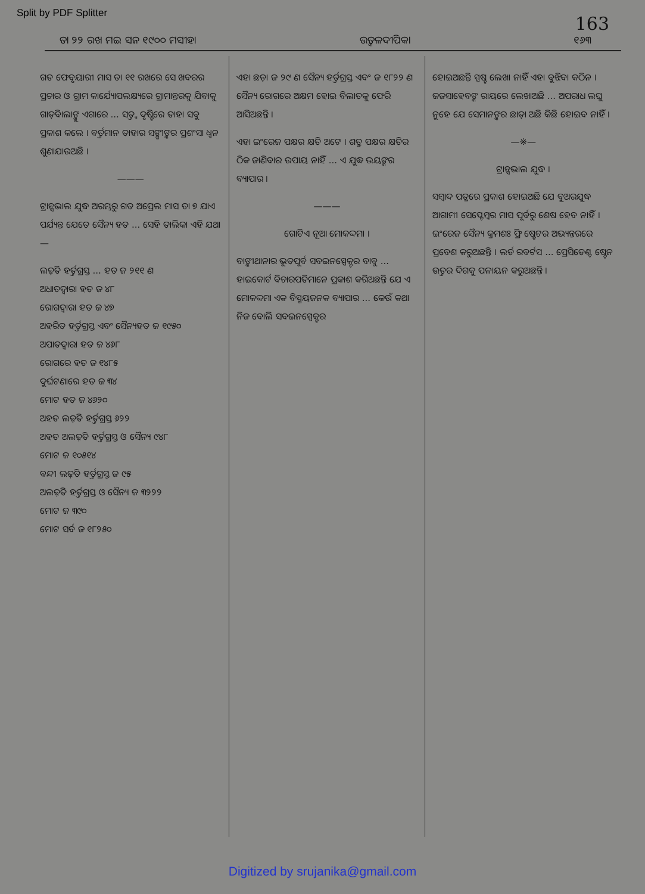Split by PDF Splitter 163
ତା ୨୨ ରଖ ମଇ ସନ ୧୯୦୦ ମସୀହା ଉତ୍କଳଦୀପିକା ୧୬୩
ଗତ ଫେବୃୟାରୀ ମାସ ତା ୧୧ ରଖରେ ସେ ଖବରର ପ୍ରଚାର ଓ ଗ୍ରାମ କାର୍ଯ୍ୟୋପଲକ୍ଷ୍ୟରେ ଗ୍ରାମାନ୍ତରକୁ ଯିବାକୁ ଗାଡ଼ିବାଲାଙ୍କୁ ଏଗାରେ ... ସତ୍ତ୍ୱ ଦୃଷ୍ଟିରେ ତାହା ସବୁ ପ୍ରକାଶ କଲେ । ବର୍ତ୍ତମାନ ତାହାର ସଙ୍ଗୀଙ୍କର ପ୍ରଶଂସା ଧ୍ୱନ ଶୁଣାଯାଉଅଛି ।
———
ଟ୍ରାନ୍ସଭାଲ ଯୁଦ୍ଧ ଅରମ୍ଭରୁ ଗତ ଅପ୍ରେଲ ମାସ ତା ୭ ଯାଏ ପର୍ଯ୍ୟନ୍ତ ଯେତେ ସୈନ୍ୟ ହତ ... ସେହି ତାଲିକା ଏହି ଯଥା—
ଲଢ଼ିତ ହର୍ତ୍ତଗ୍ରସ୍ତ ... ହତ ଜ ୨୧୧ ଣ
ଅଧାତଦ୍ୱାରା ହତ ଜ ୪୮
ରୋଗଦ୍ୱାରା ହତ ଜ ୪୭
ଅହରିତ ହର୍ତ୍ତଗ୍ରସ୍ତ ଏବଂ ସୈନ୍ୟହତ ଜ ୧୯୫୦
ଅପାତଦ୍ୱାରା ହତ ଜ ୪୬୮
ରୋଗରେ ହତ ଜ ୧୪୮୫
ଦୁର୍ଘଟଣାରେ ହତ ଜ ୩୪
ମୋଟ ହତ ଜ ୪୬୨୦
ଅହତ ଲଢ଼ିତ ହର୍ତ୍ତଗ୍ରସ୍ତ ୬୨୨
ଅହତ ଅଲଢ଼ିତ ହର୍ତ୍ତଗ୍ରସ୍ତ ଓ ସୈନ୍ୟ ୯୪୮
ମୋଟ ଜ ୧୦୫୧୪
ବନ୍ଦୀ ଲଢ଼ିତ ହର୍ତ୍ତଗ୍ରସ୍ତ ଜ ୯୫
ଅଲଢ଼ିତ ହର୍ତ୍ତଗ୍ରସ୍ତ ଓ ସୈନ୍ୟ ଜ ୩୨୨୨
ମୋଟ ଜ ୩୯୦
ମୋଟ ସର୍ବ ଜ ୧୮୨୫୦
ଏହା ଛଡ଼ା ଜ ୨୯ ଣ ସୈନ୍ୟ ହର୍ତ୍ତଗ୍ରସ୍ତ ଏବଂ ଜ ୧୮୨୨ ଣ ସୈନ୍ୟ ରୋଗରେ ଅକ୍ଷମ ହୋଇ ବିଲାତକୁ ଫେରି ଆସିଅଛନ୍ତି ।
ଏହା ଇଂରେଜ ପକ୍ଷର କ୍ଷତି ଅଟେ । ଶତ୍ରୁ ପକ୍ଷର କ୍ଷତିର ଠିକ ଜାଣିବାର ଉପାୟ ନାହିଁ ... ଏ ଯୁଦ୍ଧ ଭୟଙ୍କର ବ୍ୟାପାର ।
———
ଗୋଟିଏ ନୂଆ ମୋକଦ୍ଦମା ।
ବାଙ୍କୀଥାନାର ଭୂତପୂର୍ବ ସବଇନସ୍ପେକ୍ଟର ବାବୁ ... ହାଇକୋର୍ଟ ବିଚାରପତିମାନେ ପ୍ରକାଶ କରିଅଛନ୍ତି ଯେ ଏ ମୋକଦ୍ଦମା ଏକ ବିସ୍ମୟଜନକ ବ୍ୟାପାର ... କେଉଁ କଥା ନିଜ ବୋଲି ସବଇନସ୍ପେକ୍ଟର
ହୋଇଅଛନ୍ତି ସ୍ପଷ୍ଟ ଲେଖା ନାହିଁ ଏହା ବୁଝିବା କଠିନ । ଜଜସାହେବଙ୍କ ରାୟରେ ଲେଖାଅଛି ... ଅପରାଧ ଲଘୁ ନୁହେ ଯେ ସେମାନଙ୍କର ଛାଡ଼ା ଅଛି କିଛି ହୋଇବ ନାହିଁ ।
—※—
ଟ୍ରାନ୍ସଭାଲ ଯୁଦ୍ଧ ।
ସମ୍ବାଦ ପତ୍ରରେ ପ୍ରକାଶ ହୋଇଅଛି ଯେ ବୁଅରଯୁଦ୍ଧ ଆଗାମୀ ସେପ୍ଟେମ୍ବର ମାସ ପୂର୍ବରୁ ଶେଷ ହେବ ନାହିଁ । ଇଂରେଜ ସୈନ୍ୟ କ୍ରମଶଃ ଫ୍ରି ଷ୍ଟେଟର ଅଭ୍ୟନ୍ତରରେ ପ୍ରବେଶ କରୁଅଛନ୍ତି । ଲର୍ଡ ରବର୍ଟସ ... ପ୍ରେସିଡେଣ୍ଟ ଷ୍ଟେନ ଉତ୍ତର ଦିଗକୁ ପଳାୟନ କରୁଅଛନ୍ତି ।
Digitized by srujanika@gmail.com